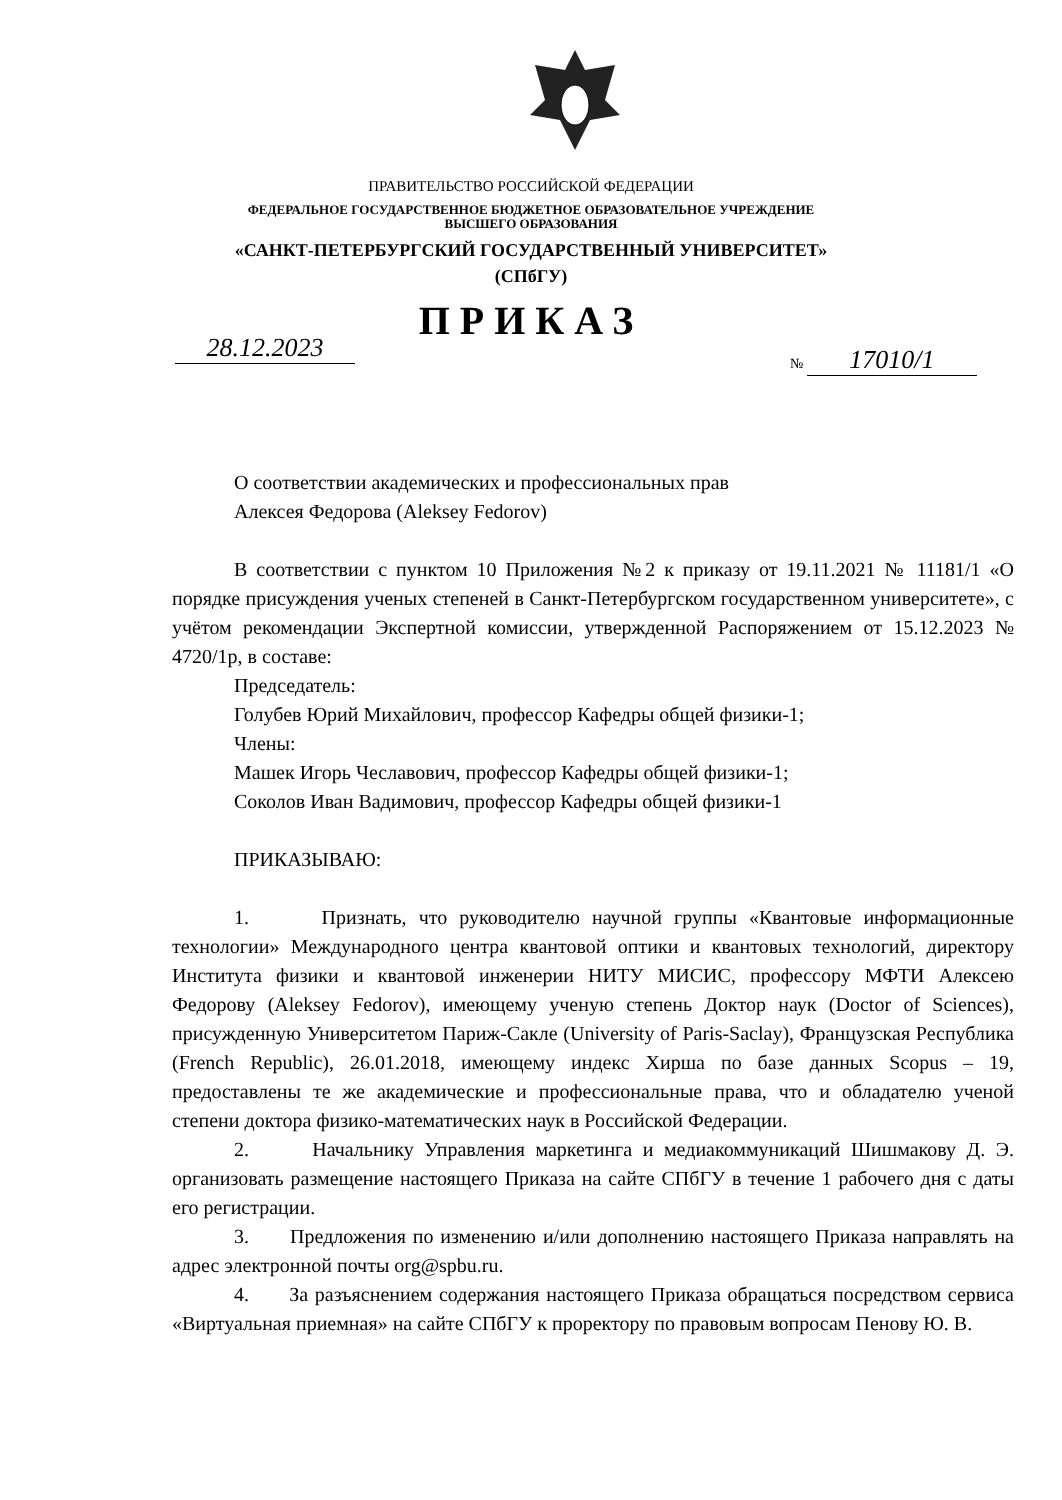ПРАВИТЕЛЬСТВО РОССИЙСКОЙ ФЕДЕРАЦИИ
ФЕДЕРАЛЬНОЕ ГОСУДАРСТВЕННОЕ БЮДЖЕТНОЕ ОБРАЗОВАТЕЛЬНОЕ УЧРЕЖДЕНИЕ
ВЫСШЕГО ОБРАЗОВАНИЯ
«САНКТ-ПЕТЕРБУРГСКИЙ ГОСУДАРСТВЕННЫЙ УНИВЕРСИТЕТ»
(СПбГУ)
ПРИКАЗ
28.12.2023 № 17010/1
О соответствии академических и профессиональных прав
Алексея Федорова (Aleksey Fedorov)
В соответствии с пунктом 10 Приложения №2 к приказу от 19.11.2021 № 11181/1 «О порядке присуждения ученых степеней в Санкт-Петербургском государственном университете», с учётом рекомендации Экспертной комиссии, утвержденной Распоряжением от 15.12.2023 № 4720/1р, в составе:
Председатель:
Голубев Юрий Михайлович, профессор Кафедры общей физики-1;
Члены:
Машек Игорь Чеславович, профессор Кафедры общей физики-1;
Соколов Иван Вадимович, профессор Кафедры общей физики-1
ПРИКАЗЫВАЮ:
1. Признать, что руководителю научной группы «Квантовые информационные технологии» Международного центра квантовой оптики и квантовых технологий, директору Института физики и квантовой инженерии НИТУ МИСИС, профессору МФТИ Алексею Федорову (Aleksey Fedorov), имеющему ученую степень Доктор наук (Doctor of Sciences), присужденную Университетом Париж-Сакле (University of Paris-Saclay), Французская Республика (French Republic), 26.01.2018, имеющему индекс Хирша по базе данных Scopus – 19, предоставлены те же академические и профессиональные права, что и обладателю ученой степени доктора физико-математических наук в Российской Федерации.
2. Начальнику Управления маркетинга и медиакоммуникаций Шишмакову Д. Э. организовать размещение настоящего Приказа на сайте СПбГУ в течение 1 рабочего дня с даты его регистрации.
3. Предложения по изменению и/или дополнению настоящего Приказа направлять на адрес электронной почты org@spbu.ru.
4. За разъяснением содержания настоящего Приказа обращаться посредством сервиса «Виртуальная приемная» на сайте СПбГУ к проректору по правовым вопросам Пенову Ю. В.